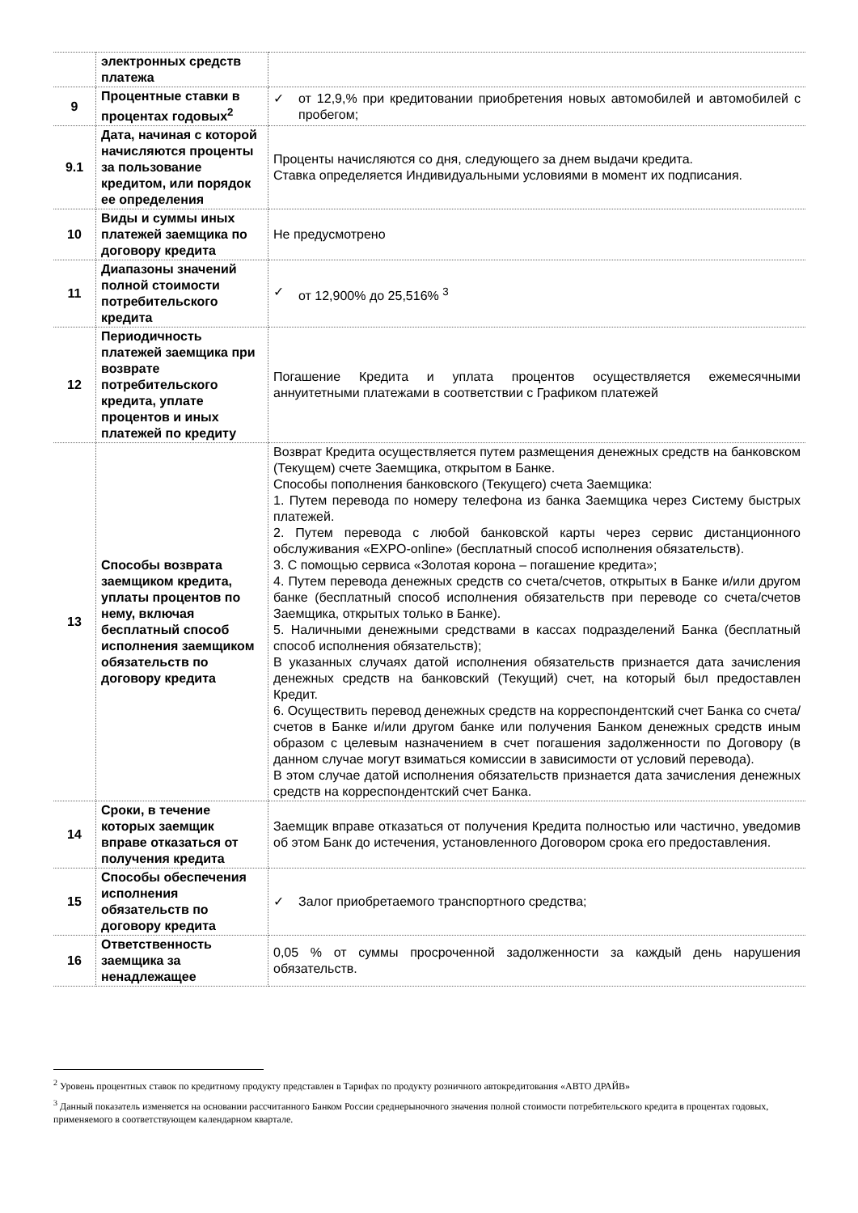| | электронных средств платежа | |
| 9 | Процентные ставки в процентах годовых<sup>2</sup> | ✓ от 12,9,% при кредитовании приобретения новых автомобилей и автомобилей с пробегом; |
| 9.1 | Дата, начиная с которой начисляются проценты за пользование кредитом, или порядок ее определения | Проценты начисляются со дня, следующего за днем выдачи кредита. Ставка определяется Индивидуальными условиями в момент их подписания. |
| 10 | Виды и суммы иных платежей заемщика по договору кредита | Не предусмотрено |
| 11 | Диапазоны значений полной стоимости потребительского кредита | ✓ от 12,900% до 25,516% <sup>3</sup> |
| 12 | Периодичность платежей заемщика при возврате потребительского кредита, уплате процентов и иных платежей по кредиту | Погашение Кредита и уплата процентов осуществляется ежемесячными аннуитетными платежами в соответствии с Графиком платежей |
| 13 | Способы возврата заемщиком кредита, уплаты процентов по нему, включая бесплатный способ исполнения заемщиком обязательств по договору кредита | Возврат Кредита осуществляется путем размещения денежных средств на банковском (Текущем) счете Заемщика, открытом в Банке. Способы пополнения банковского (Текущего) счета Заемщика: 1. Путем перевода по номеру телефона из банка Заемщика через Систему быстрых платежей. 2. Путем перевода с любой банковской карты через сервис дистанционного обслуживания «EXPO-online» (бесплатный способ исполнения обязательств). 3. С помощью сервиса «Золотая корона – погашение кредита»; 4. Путем перевода денежных средств со счета/счетов, открытых в Банке и/или другом банке (бесплатный способ исполнения обязательств при переводе со счета/счетов Заемщика, открытых только в Банке). 5. Наличными денежными средствами в кассах подразделений Банка (бесплатный способ исполнения обязательств); В указанных случаях датой исполнения обязательств признается дата зачисления денежных средств на банковский (Текущий) счет, на который был предоставлен Кредит. 6. Осуществить перевод денежных средств на корреспондентский счет Банка со счета/счетов в Банке и/или другом банке или получения Банком денежных средств иным образом с целевым назначением в счет погашения задолженности по Договору (в данном случае могут взиматься комиссии в зависимости от условий перевода). В этом случае датой исполнения обязательств признается дата зачисления денежных средств на корреспондентский счет Банка. |
| 14 | Сроки, в течение которых заемщик вправе отказаться от получения кредита | Заемщик вправе отказаться от получения Кредита полностью или частично, уведомив об этом Банк до истечения, установленного Договором срока его предоставления. |
| 15 | Способы обеспечения исполнения обязательств по договору кредита | ✓ Залог приобретаемого транспортного средства; |
| 16 | Ответственность заемщика за ненадлежащее | 0,05 % от суммы просроченной задолженности за каждый день нарушения обязательств. |
<sup>2</sup> Уровень процентных ставок по кредитному продукту представлен в Тарифах по продукту розничного автокредитования «АВТО ДРАЙВ»
<sup>3</sup> Данный показатель изменяется на основании рассчитанного Банком России среднерыночного значения полной стоимости потребительского кредита в процентах годовых, применяемого в соответствующем календарном квартале.